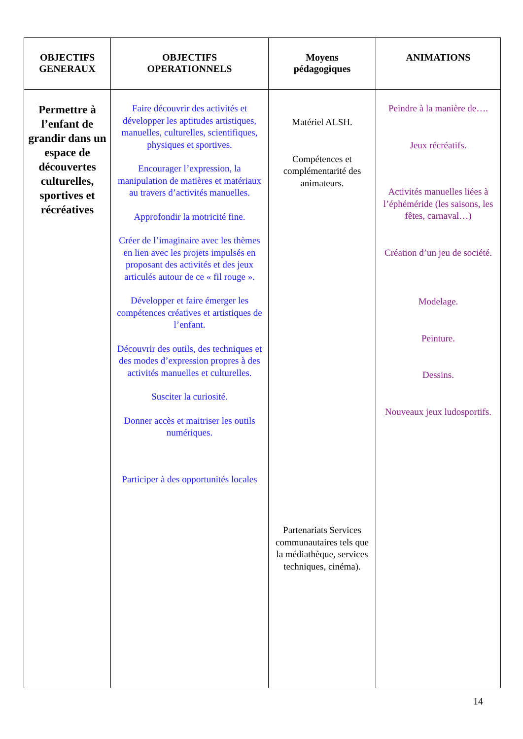| OBJECTIFS GENERAUX | OBJECTIFS OPERATIONNELS | Moyens pédagogiques | ANIMATIONS |
| --- | --- | --- | --- |
| Permettre à l’enfant de grandir dans un espace de découvertes culturelles, sportives et récréatives | Faire découvrir des activités et développer les aptitudes artistiques, manuelles, culturelles, scientifiques, physiques et sportives. Encourager l’expression, la manipulation de matières et matériaux au travers d’activités manuelles. Approfondir la motricité fine. Créer de l’imaginaire avec les thèmes en lien avec les projets impulsés en proposant des activités et des jeux articulés autour de ce « fil rouge ». Développer et faire émerger les compétences créatives et artistiques de l’enfant. Découvrir des outils, des techniques et des modes d’expression propres à des activités manuelles et culturelles. Susciter la curiosité. Donner accès et maitriser les outils numériques. Participer à des opportunités locales | Matériel ALSH. Compétences et complémentarité des animateurs. Partenariats Services communautaires tels que la médiathèque, services techniques, cinéma). | Peindre à la manière de…. Jeux récréatifs. Activités manuelles liées à l’éphéméride (les saisons, les fêtes, carnaval…) Création d’un jeu de société. Modelage. Peinture. Dessins. Nouveaux jeux ludosportifs. |
14